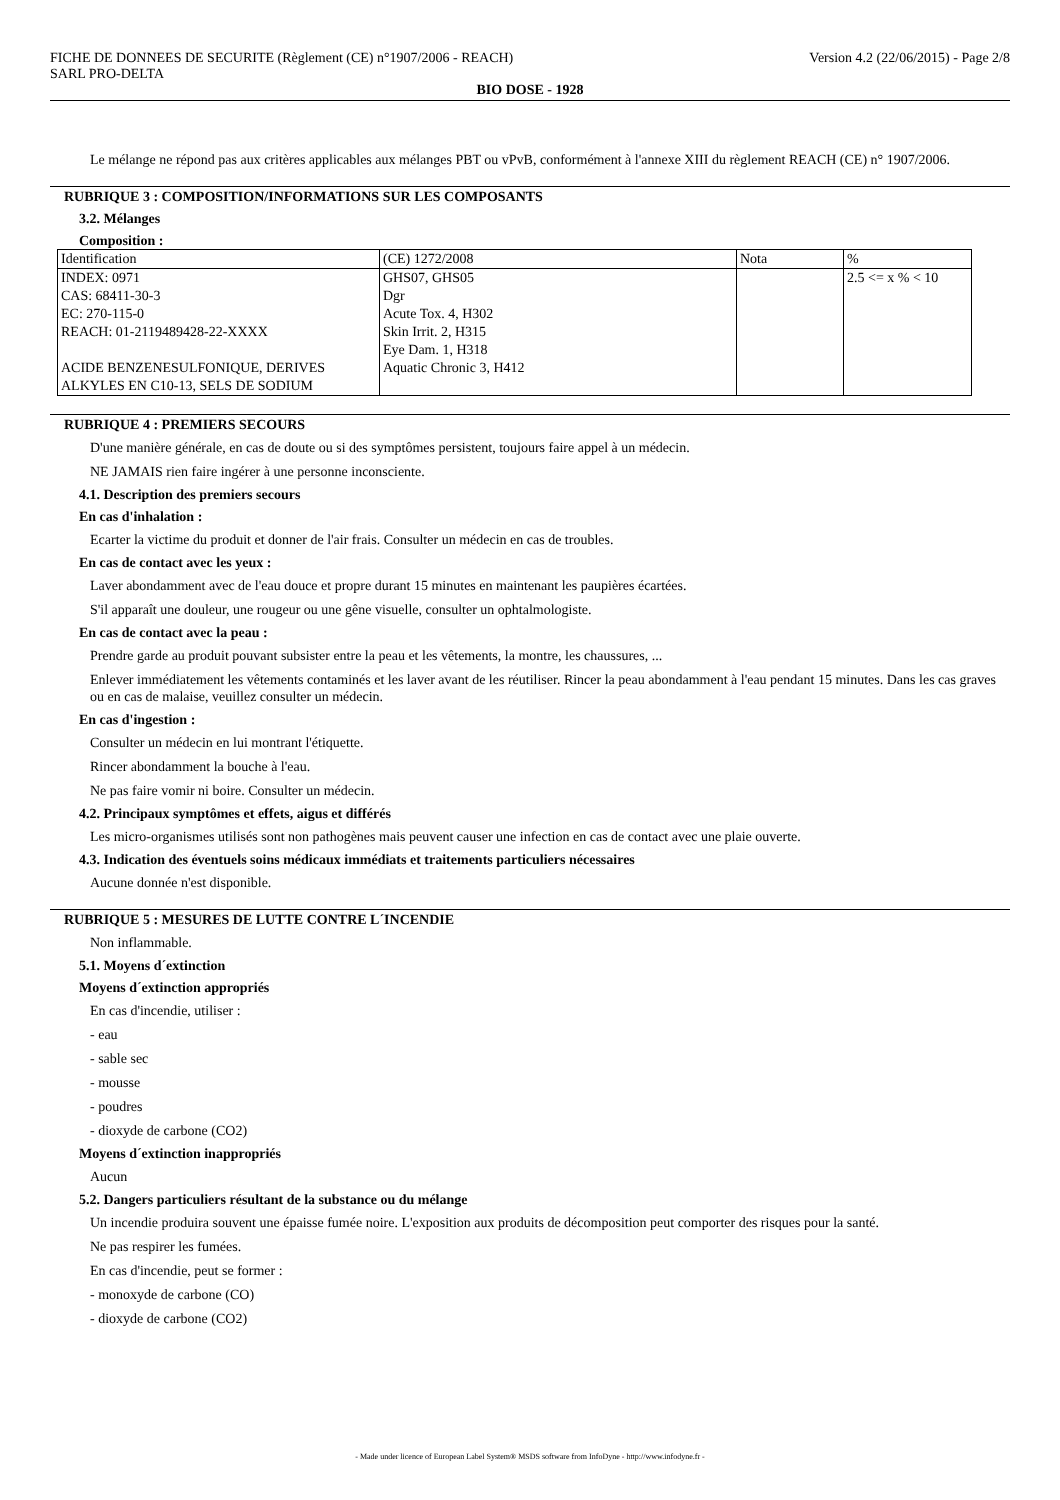FICHE DE DONNEES DE SECURITE (Règlement (CE) n°1907/2006 - REACH)
SARL PRO-DELTA
Version 4.2 (22/06/2015) - Page 2/8
BIO DOSE - 1928
Le mélange ne répond pas aux critères applicables aux mélanges PBT ou vPvB, conformément à l'annexe XIII du règlement REACH (CE) n° 1907/2006.
RUBRIQUE 3 : COMPOSITION/INFORMATIONS SUR LES COMPOSANTS
3.2. Mélanges
Composition :
| Identification | (CE) 1272/2008 | Nota | % |
| INDEX: 0971 CAS: 68411-30-3 EC: 270-115-0 REACH: 01-2119489428-22-XXXX ACIDE BENZENESULFONIQUE, DERIVES ALKYLES EN C10-13, SELS DE SODIUM | GHS07, GHS05 Dgr Acute Tox. 4, H302 Skin Irrit. 2, H315 Eye Dam. 1, H318 Aquatic Chronic 3, H412 | | 2.5 <= x % < 10 |
RUBRIQUE 4 : PREMIERS SECOURS
D'une manière générale, en cas de doute ou si des symptômes persistent, toujours faire appel à un médecin.
NE JAMAIS rien faire ingérer à une personne inconsciente.
4.1. Description des premiers secours
En cas d'inhalation :
Ecarter la victime du produit et donner de l'air frais. Consulter un médecin en cas de troubles.
En cas de contact avec les yeux :
Laver abondamment avec de l'eau douce et propre durant 15 minutes en maintenant les paupières écartées.
S'il apparaît une douleur, une rougeur ou une gêne visuelle, consulter un ophtalmologiste.
En cas de contact avec la peau :
Prendre garde au produit pouvant subsister entre la peau et les vêtements, la montre, les chaussures, ...
Enlever immédiatement les vêtements contaminés et les laver avant de les réutiliser. Rincer la peau abondamment à l'eau pendant 15 minutes. Dans les cas graves ou en cas de malaise, veuillez consulter un médecin.
En cas d'ingestion :
Consulter un médecin en lui montrant l'étiquette.
Rincer abondamment la bouche à l'eau.
Ne pas faire vomir ni boire. Consulter un médecin.
4.2. Principaux symptômes et effets, aigus et différés
Les micro-organismes utilisés sont non pathogènes mais peuvent causer une infection en cas de contact avec une plaie ouverte.
4.3. Indication des éventuels soins médicaux immédiats et traitements particuliers nécessaires
Aucune donnée n'est disponible.
RUBRIQUE 5 : MESURES DE LUTTE CONTRE L´INCENDIE
Non inflammable.
5.1. Moyens d´extinction
Moyens d´extinction appropriés
En cas d'incendie, utiliser :
- eau
- sable sec
- mousse
- poudres
- dioxyde de carbone (CO2)
Moyens d´extinction inappropriés
Aucun
5.2. Dangers particuliers résultant de la substance ou du mélange
Un incendie produira souvent une épaisse fumée noire. L'exposition aux produits de décomposition peut comporter des risques pour la santé.
Ne pas respirer les fumées.
En cas d'incendie, peut se former :
- monoxyde de carbone (CO)
- dioxyde de carbone (CO2)
- Made under licence of European Label System® MSDS software from InfoDyne - http://www.infodyne.fr -